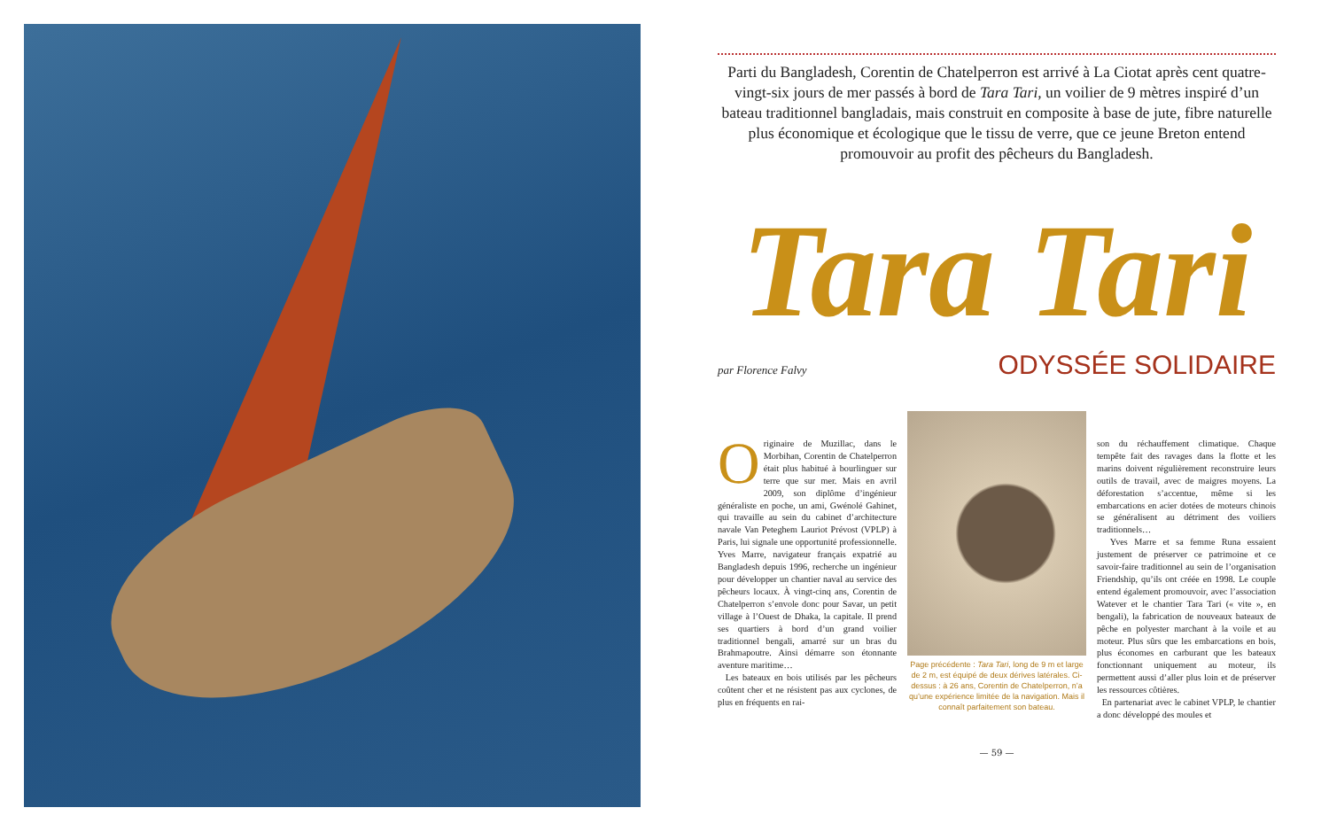Parti du Bangladesh, Corentin de Chatelperron est arrivé à La Ciotat après cent quatre-vingt-six jours de mer passés à bord de Tara Tari, un voilier de 9 mètres inspiré d’un bateau traditionnel bangladais, mais construit en composite à base de jute, fibre naturelle plus économique et écologique que le tissu de verre, que ce jeune Breton entend promouvoir au profit des pêcheurs du Bangladesh.
Tara Tari
par Florence Falvy ODYSSÉE SOLIDAIRE
Originaire de Muzillac, dans le Morbihan, Corentin de Chatelperron était plus habitué à bourlinguer sur terre que sur mer. Mais en avril 2009, son diplôme d’ingénieur généraliste en poche, un ami, Gwénolé Gahinet, qui travaille au sein du cabinet d’architecture navale Van Peteghem Lauriot Prévost (VPLP) à Paris, lui signale une opportunité professionnelle. Yves Marre, navigateur français expatrié au Bangladesh depuis 1996, recherche un ingénieur pour développer un chantier naval au service des pêcheurs locaux. À vingt-cinq ans, Corentin de Chatelperron s’envole donc pour Savar, un petit village à l’Ouest de Dhaka, la capitale. Il prend ses quartiers à bord d’un grand voilier traditionnel bengali, amarré sur un bras du Brahmapoutre. Ainsi démarre son étonnante aventure maritime…
Les bateaux en bois utilisés par les pêcheurs coûtent cher et ne résistent pas aux cyclones, de plus en fréquents en rai-
Page précédente : Tara Tari, long de 9 m et large de 2 m, est équipé de deux dérives latérales. Ci-dessus : à 26 ans, Corentin de Chatelperron, n’a qu’une expérience limitée de la navigation. Mais il connaît parfaitement son bateau.
son du réchauffement climatique. Chaque tempête fait des ravages dans la flotte et les marins doivent régulièrement reconstruire leurs outils de travail, avec de maigres moyens. La déforestation s’accentue, même si les embarcations en acier dotées de moteurs chinois se généralisent au détriment des voiliers traditionnels…
Yves Marre et sa femme Runa essaient justement de préserver ce patrimoine et ce savoir-faire traditionnel au sein de l’organisation Friendship, qu’ils ont créée en 1998. Le couple entend également promouvoir, avec l’association Watever et le chantier Tara Tari (« vite », en bengali), la fabrication de nouveaux bateaux de pêche en polyester marchant à la voile et au moteur. Plus sûrs que les embarcations en bois, plus économes en carburant que les bateaux fonctionnant uniquement au moteur, ils permettent aussi d’aller plus loin et de préserver les ressources côtières.
En partenariat avec le cabinet VPLP, le chantier a donc développé des moules et
— 59 —